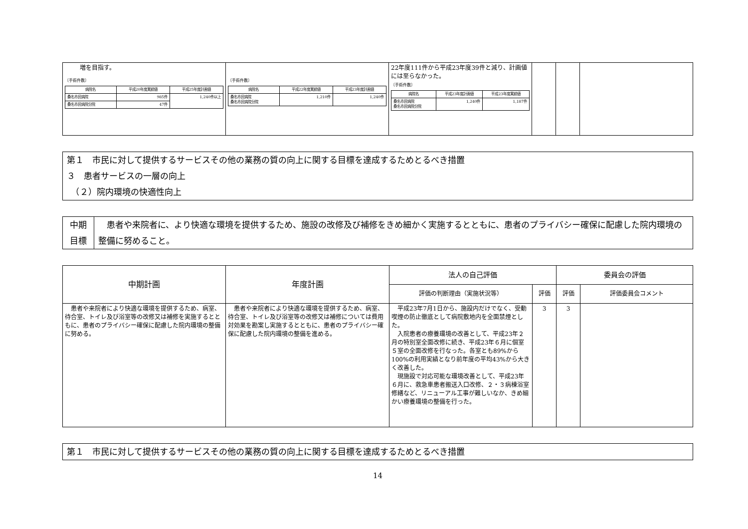| 増を目指す。 〔手術件数〕 / 病院名 / 平成20年度実績値 / 平成25年度計画値 / / --- / --- / --- / / 桑名市民病院 / 985件 / 1,240件以上 / / 桑名市民病院分院 / 47件 / / | 〔手術件数〕 / 病院名 / 平成22年度実績値 / 平成23年度計画値 / / --- / --- / --- / / 桑名市民病院 桑名市民病院分院 / 1,210件 / 1,240件 / | 22年度111件から平成23年度39件と減り、計画値には至らなかった。 〔手術件数〕 / 病院名 / 平成23年度計画値 / 平成23年度実績値 / / --- / --- / --- / / 桑名市民病院 桑名市民病院分院 / 1,240件 / 1,187件 / | | | |
第１　市民に対して提供するサービスその他の業務の質の向上に関する目標を達成するためとるべき措置
３　患者サービスの一層の向上
　（２）院内環境の快適性向上
| 中期 目標 | 患者や来院者に、より快適な環境を提供するため、施設の改修及び補修をきめ細かく実施するとともに、患者のプライバシー確保に配慮した院内環境の整備に努めること。 |
| 中期計画 | 年度計画 | 法人の自己評価 | | 委員会の評価 | |
| --- | --- | --- | --- | --- | --- |
| | | 評価の判断理由（実施状況等） | 評価 | 評価 | 評価委員会コメント |
| 患者や来院者により快適な環境を提供するため、病室、待合室、トイレ及び浴室等の改修又は補修を実施するとともに、患者のプライバシー確保に配慮した院内環境の整備に努める。 | 患者や来院者により快適な環境を提供するため、病室、待合室、トイレ及び浴室等の改修又は補修については費用対効果を勘案し実施するとともに、患者のプライバシー確保に配慮した院内環境の整備を進める。 | 平成23年7月1日から、施設内だけでなく、受動喫煙の防止徹底として病院敷地内を全面禁煙とした。 入院患者の療養環境の改善として、平成23年２月の特別室全面改修に続き、平成23年６月に個室５室の全面改修を行なった。各室とも89%から100%の利用実績となり前年度の平均43%から大きく改善した。 現施設で対応可能な環境改善として、平成23年６月に、救急車患者搬送入口改修、２・３病棟浴室修繕など、リニューアル工事が難しいなか、きめ細かい療養環境の整備を行った。 | 3 | 3 | |
第１　市民に対して提供するサービスその他の業務の質の向上に関する目標を達成するためとるべき措置
14